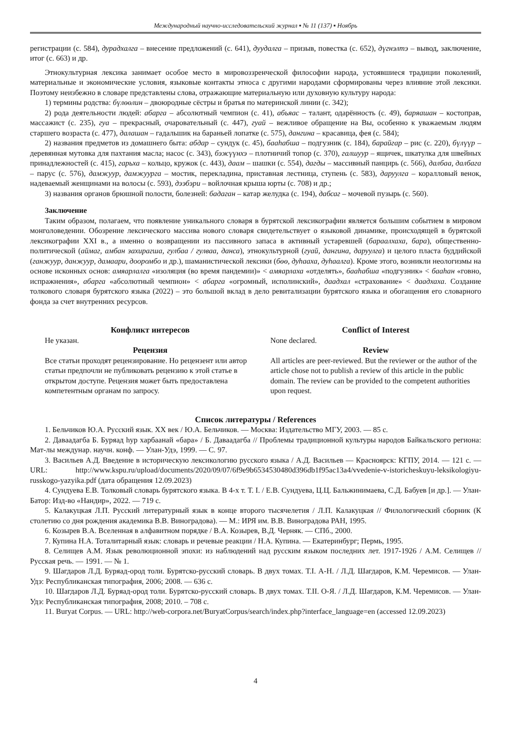Международный научно-исследовательский журнал ▪ № 11 (137) ▪ Ноябрь
регистрации (с. 584), дурадхалга – внесение предложений (с. 641), дуудалга – призыв, повестка (с. 652), дүгнэлтэ – вывод, заключение, итог (с. 663) и др.
Этнокультурная лексика занимает особое место в мировоззренческой философии народа, устоявшиеся традиции поколений, материальные и экономические условия, языковые контакты этноса с другими народами сформированы через влияние этой лексики. Поэтому неизбежно в словаре представлены слова, отражающие материальную или духовную культуру народа:
1) термины родства: бүлөөлин – двоюродные сёстры и братья по материнской линии (с. 342);
2) рода деятельности людей: абарга – абсолютный чемпион (с. 41), абьяас – талант, одарённость (с. 49), баряашан – костоправ, массажист (с. 235), гуа – прекрасный, очаровательный (с. 447), гуай – вежливое обращение на Вы, особенно к уважаемым людям старшего возраста (с. 477), далашан – гадальшик на бараньей лопатке (с. 575), дангина – красавица, фея (с. 584);
2) названия предметов из домашнего быта: абдар – сундук (с. 45), бааһабша – подгузник (с. 184), барайгар – рис (с. 220), бүлүүр – деревянная мутовка для пахтания масла; насос (с. 343), бэжүүнхэ – плотничий топор (с. 370), галшуур – ящичек, шкатулка для швейных принадлежностей (с. 415), гарьха – кольцо, кружок (с. 443), даам – шашки (с. 554), дагды – массивный панцирь (с. 566), далбаа, далбага – парус (с. 576), дамжуур, дамжуурга – мостик, перекладина, приставная лестница, ступень (с. 583), даруулга – коралловый венок, надеваемый женщинами на волосы (с. 593), дээбэри – войлочная крыша юрты (с. 708) и др.;
3) названия органов брюшной полости, болезней: бадаган – катар желудка (с. 194), дабсаг – мочевой пузырь (с. 560).
Заключение
Таким образом, полагаем, что появление уникального словаря в бурятской лексикографии является большим событием в мировом монголоведении. Обозрение лексического массива нового словаря свидетельствует о языковой динамике, происходящей в бурятской лексикографии XXI в., а именно о возвращении из пассивного запаса в активный устаревшей (бараалхаха, бара), общественно-политической (аймаг, амбан захирагша, гулбаа / гулваа, данса), этнокультурной (гуай, дангина, даруулга) и целого пласта буддийской (ганжуур, данжуур, дамаари, дооромбо и др.), шаманистической лексики (бөө, дуһааха, дуһаалга). Кроме этого, возникли неологизмы на основе исконных основ: амяарлалга «изоляция (во время пандемии)» < амяарлаха «отделять», бааһабша «подгузник» < бааһан «говно, испражнения», абарга «абсолютный чемпион» < абарга «огромный, исполинский», даадхал «страхование» < даадхаха. Создание толкового словаря бурятского языка (2022) – это большой вклад в дело ревитализации бурятского языка и обогащения его словарного фонда за счет внутренних ресурсов.
Конфликт интересов
Не указан.
Рецензия
Все статьи проходят рецензирование. Но рецензент или автор статьи предпочли не публиковать рецензию к этой статье в открытом доступе. Рецензия может быть предоставлена компетентным органам по запросу.
Conflict of Interest
None declared.
Review
All articles are peer-reviewed. But the reviewer or the author of the article chose not to publish a review of this article in the public domain. The review can be provided to the competent authorities upon request.
Список литературы / References
1. Бельчиков Ю.А. Русский язык. XX век / Ю.А. Бельчиков. — Москва: Издательство МГУ, 2003. — 85 с.
2. Даваадагба Б. Буряад һур харбаанай «бара» / Б. Даваадагба // Проблемы традиционной культуры народов Байкальского региона: Мат-лы междунар. научн. конф. — Улан-Удэ, 1999. — С. 97.
3. Васильев А.Д. Введение в историческую лексикологию русского языка / А.Д. Васильев — Красноярск: КГПУ, 2014. — 121 с. — URL: http://www.kspu.ru/upload/documents/2020/09/07/6f9e9b6534530480d396db1f95ac13a4/vvedenie-v-istoricheskuyu-leksikologiyu-russkogo-yazyika.pdf (дата обращения 12.09.2023)
4. Сундуева Е.В. Толковый словарь бурятского языка. В 4-х т. Т. I. / Е.В. Сундуева, Ц.Ц. Бальжинимаева, С.Д. Бабуев [и др.]. — Улан-Батор: Изд-во «Нандир», 2022. — 719 с.
5. Калакуцкая Л.П. Русский литературный язык в конце второго тысячелетия / Л.П. Калакуцкая // Филологический сборник (К столетию со дня рождения академика В.В. Виноградова). — М.: ИРЯ им. В.В. Виноградова РАН, 1995.
6. Козырев В.А. Вселенная в алфавитном порядке / В.А. Козырев, В.Д. Черняк. — СПб., 2000.
7. Купина Н.А. Тоталитарный язык: словарь и речевые реакции / Н.А. Купина. — Екатеринбург; Пермь, 1995.
8. Селищев А.М. Язык революционной эпохи: из наблюдений над русским языком последних лет. 1917-1926 / А.М. Селищев // Русская речь. — 1991. — № 1.
9. Шагдаров Л.Д. Буряад-ород толи. Бурятско-русский словарь. В двух томах. Т.I. А-Н. / Л.Д. Шагдаров, К.М. Черемисов. — Улан-Удэ: Республиканская типография, 2006; 2008. — 636 с.
10. Шагдаров Л.Д. Буряад-ород толи. Бурятско-русский словарь. В двух томах. Т.II. О-Я. / Л.Д. Шагдаров, К.М. Черемисов. — Улан-Удэ: Республиканская типография, 2008; 2010. – 708 с.
11. Buryat Corpus. — URL: http://web-corpora.net/BuryatCorpus/search/index.php?interface_language=en (accessed 12.09.2023)
4